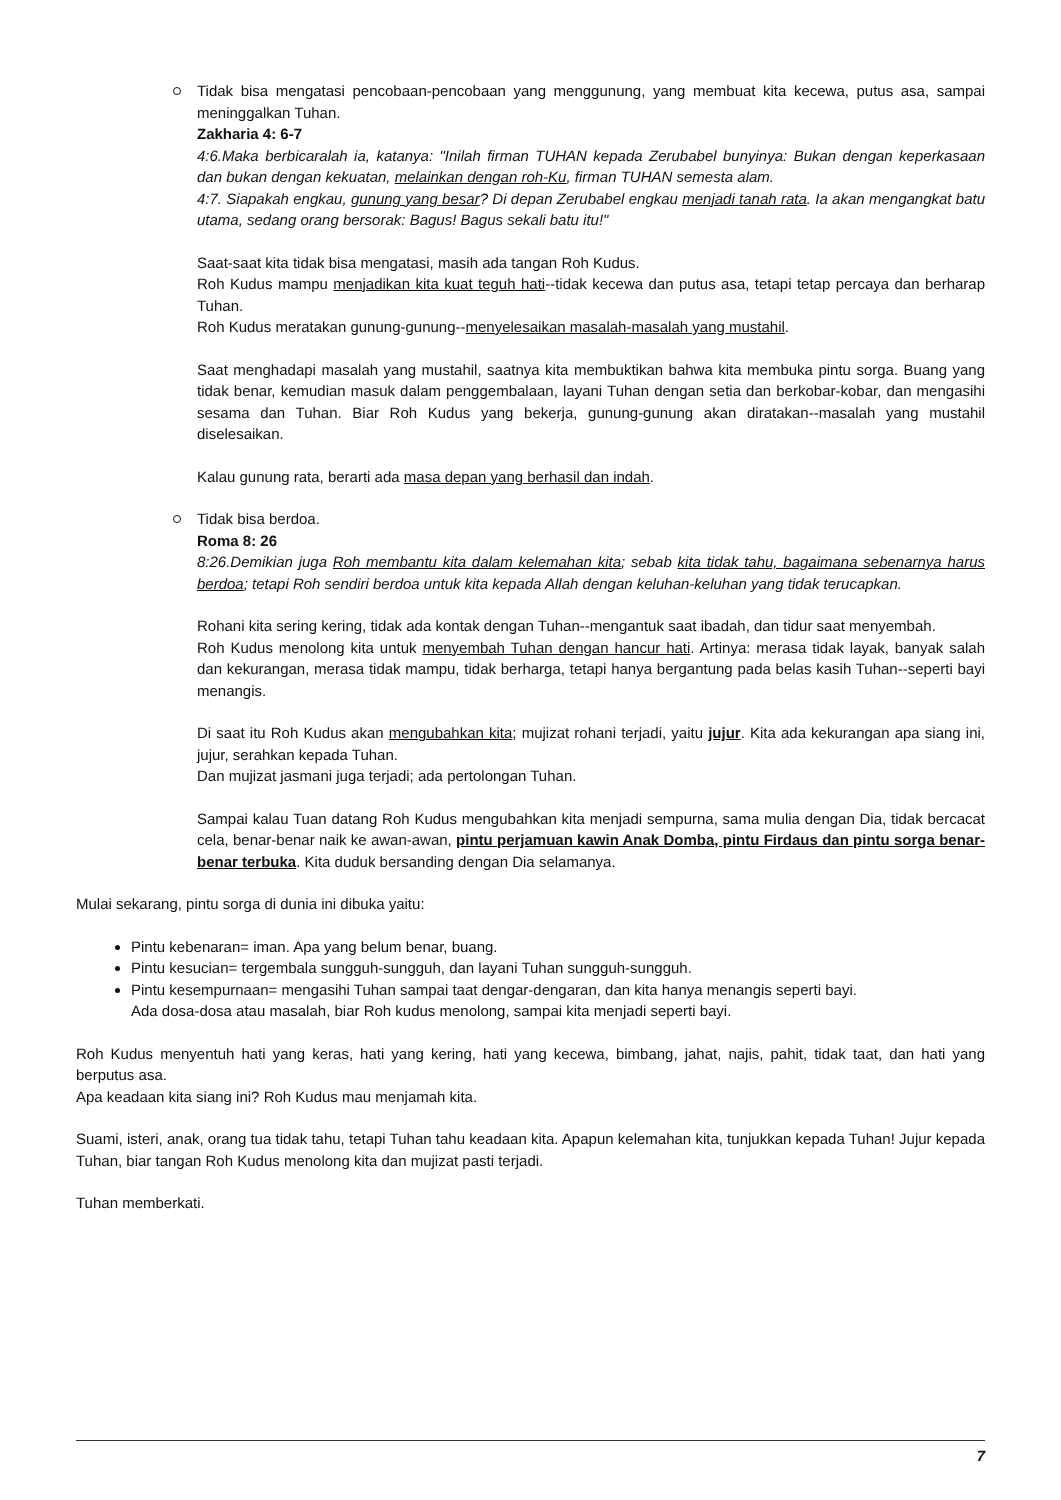Tidak bisa mengatasi pencobaan-pencobaan yang menggunung, yang membuat kita kecewa, putus asa, sampai meninggalkan Tuhan.
Zakharia 4: 6-7
4:6.Maka berbicaralah ia, katanya: "Inilah firman TUHAN kepada Zerubabel bunyinya: Bukan dengan keperkasaan dan bukan dengan kekuatan, melainkan dengan roh-Ku, firman TUHAN semesta alam.
4:7. Siapakah engkau, gunung yang besar? Di depan Zerubabel engkau menjadi tanah rata. Ia akan mengangkat batu utama, sedang orang bersorak: Bagus! Bagus sekali batu itu!"
Saat-saat kita tidak bisa mengatasi, masih ada tangan Roh Kudus.
Roh Kudus mampu menjadikan kita kuat teguh hati--tidak kecewa dan putus asa, tetapi tetap percaya dan berharap Tuhan.
Roh Kudus meratakan gunung-gunung--menyelesaikan masalah-masalah yang mustahil.
Saat menghadapi masalah yang mustahil, saatnya kita membuktikan bahwa kita membuka pintu sorga. Buang yang tidak benar, kemudian masuk dalam penggembalaan, layani Tuhan dengan setia dan berkobar-kobar, dan mengasihi sesama dan Tuhan. Biar Roh Kudus yang bekerja, gunung-gunung akan diratakan--masalah yang mustahil diselesaikan.
Kalau gunung rata, berarti ada masa depan yang berhasil dan indah.
Tidak bisa berdoa.
Roma 8: 26
8:26.Demikian juga Roh membantu kita dalam kelemahan kita; sebab kita tidak tahu, bagaimana sebenarnya harus berdoa; tetapi Roh sendiri berdoa untuk kita kepada Allah dengan keluhan-keluhan yang tidak terucapkan.
Rohani kita sering kering, tidak ada kontak dengan Tuhan--mengantuk saat ibadah, dan tidur saat menyembah.
Roh Kudus menolong kita untuk menyembah Tuhan dengan hancur hati. Artinya: merasa tidak layak, banyak salah dan kekurangan, merasa tidak mampu, tidak berharga, tetapi hanya bergantung pada belas kasih Tuhan--seperti bayi menangis.
Di saat itu Roh Kudus akan mengubahkan kita; mujizat rohani terjadi, yaitu jujur. Kita ada kekurangan apa siang ini, jujur, serahkan kepada Tuhan.
Dan mujizat jasmani juga terjadi; ada pertolongan Tuhan.
Sampai kalau Tuan datang Roh Kudus mengubahkan kita menjadi sempurna, sama mulia dengan Dia, tidak bercacat cela, benar-benar naik ke awan-awan, pintu perjamuan kawin Anak Domba, pintu Firdaus dan pintu sorga benar-benar terbuka. Kita duduk bersanding dengan Dia selamanya.
Mulai sekarang, pintu sorga di dunia ini dibuka yaitu:
Pintu kebenaran= iman. Apa yang belum benar, buang.
Pintu kesucian= tergembala sungguh-sungguh, dan layani Tuhan sungguh-sungguh.
Pintu kesempurnaan= mengasihi Tuhan sampai taat dengar-dengaran, dan kita hanya menangis seperti bayi.
Ada dosa-dosa atau masalah, biar Roh kudus menolong, sampai kita menjadi seperti bayi.
Roh Kudus menyentuh hati yang keras, hati yang kering, hati yang kecewa, bimbang, jahat, najis, pahit, tidak taat, dan hati yang berputus asa.
Apa keadaan kita siang ini? Roh Kudus mau menjamah kita.
Suami, isteri, anak, orang tua tidak tahu, tetapi Tuhan tahu keadaan kita. Apapun kelemahan kita, tunjukkan kepada Tuhan! Jujur kepada Tuhan, biar tangan Roh Kudus menolong kita dan mujizat pasti terjadi.
Tuhan memberkati.
7